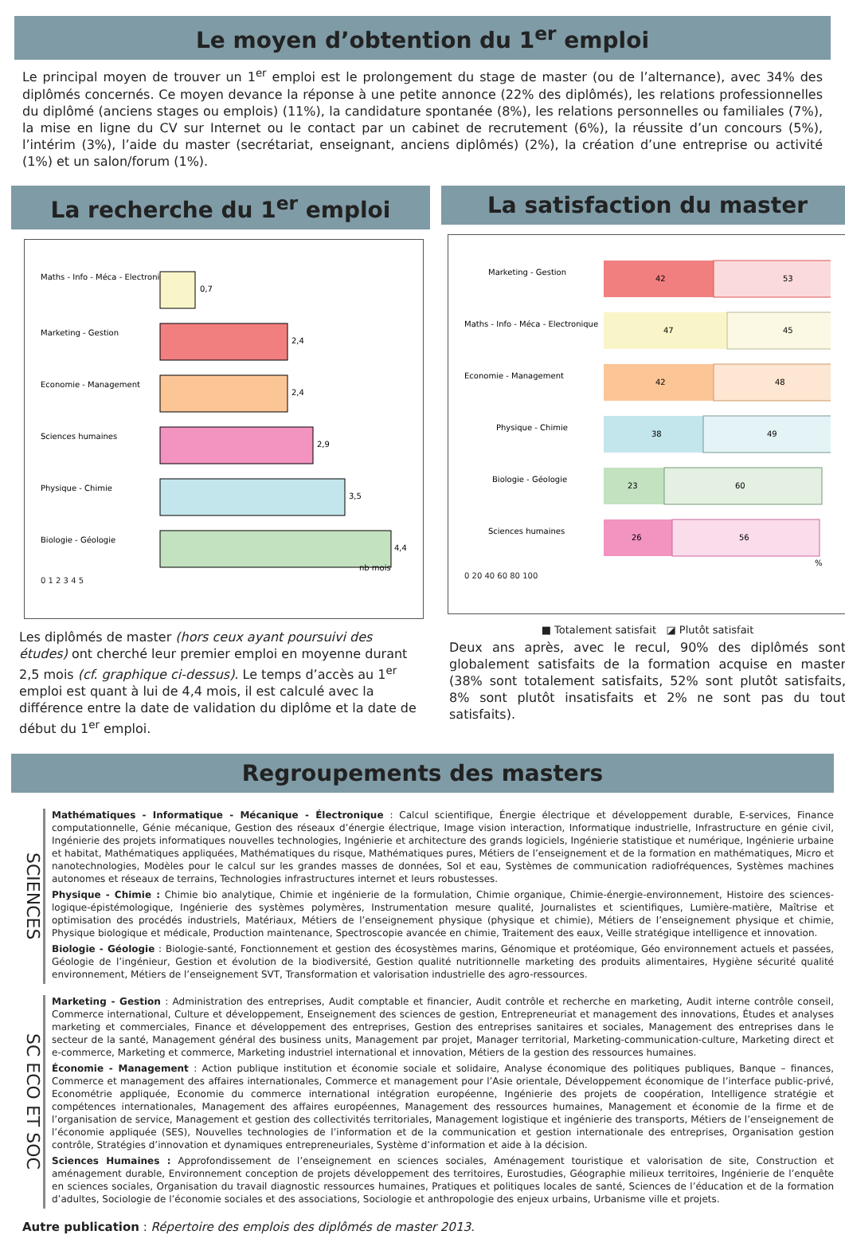Le moyen d’obtention du 1<sup>er</sup> emploi
Le principal moyen de trouver un 1<sup>er</sup> emploi est le prolongement du stage de master (ou de l’alternance), avec 34% des diplômés concernés. Ce moyen devance la réponse à une petite annonce (22% des diplômés), les relations professionnelles du diplômé (anciens stages ou emplois) (11%), la candidature spontanée (8%), les relations personnelles ou familiales (7%), la mise en ligne du CV sur Internet ou le contact par un cabinet de recrutement (6%), la réussite d’un concours (5%), l’intérim (3%), l’aide du master (secrétariat, enseignant, anciens diplômés) (2%), la création d’une entreprise ou activité (1%) et un salon/forum (1%).
La recherche du 1<sup>er</sup> emploi
Maths - Info - Méca - Electronique
0,7
Marketing - Gestion
2,4
Economie - Management
2,4
Sciences humaines
2,9
Physique - Chimie
3,5
Biologie - Géologie
4,4
nb mois
0 1 2 3 4 5
Les diplômés de master (hors ceux ayant poursuivi des études) ont cherché leur premier emploi en moyenne durant 2,5 mois (cf. graphique ci-dessus). Le temps d’accès au 1<sup>er</sup> emploi est quant à lui de 4,4 mois, il est calculé avec la différence entre la date de validation du diplôme et la date de début du 1<sup>er</sup> emploi.
La satisfaction du master
Marketing - Gestion
42
53
Maths - Info - Méca - Electronique
47
45
Economie - Management
42
48
Physique - Chimie
38
49
Biologie - Géologie
23
60
Sciences humaines
26
56
%
0 20 40 60 80 100
■ Totalement satisfait ◪ Plutôt satisfait
Deux ans après, avec le recul, 90% des diplômés sont globalement satisfaits de la formation acquise en master (38% sont totalement satisfaits, 52% sont plutôt satisfaits, 8% sont plutôt insatisfaits et 2% ne sont pas du tout satisfaits).
Regroupements des masters
SCIENCES
Mathématiques - Informatique - Mécanique - Électronique : Calcul scientifique, Énergie électrique et développement durable, E-services, Finance computationnelle, Génie mécanique, Gestion des réseaux d’énergie électrique, Image vision interaction, Informatique industrielle, Infrastructure en génie civil, Ingénierie des projets informatiques nouvelles technologies, Ingénierie et architecture des grands logiciels, Ingénierie statistique et numérique, Ingénierie urbaine et habitat, Mathématiques appliquées, Mathématiques du risque, Mathématiques pures, Métiers de l’enseignement et de la formation en mathématiques, Micro et nanotechnologies, Modèles pour le calcul sur les grandes masses de données, Sol et eau, Systèmes de communication radiofréquences, Systèmes machines autonomes et réseaux de terrains, Technologies infrastructures internet et leurs robustesses.
Physique - Chimie : Chimie bio analytique, Chimie et ingénierie de la formulation, Chimie organique, Chimie-énergie-environnement, Histoire des sciences-logique-épistémologique, Ingénierie des systèmes polymères, Instrumentation mesure qualité, Journalistes et scientifiques, Lumière-matière, Maîtrise et optimisation des procédés industriels, Matériaux, Métiers de l’enseignement physique (physique et chimie), Métiers de l’enseignement physique et chimie, Physique biologique et médicale, Production maintenance, Spectroscopie avancée en chimie, Traitement des eaux, Veille stratégique intelligence et innovation.
Biologie - Géologie : Biologie-santé, Fonctionnement et gestion des écosystèmes marins, Génomique et protéomique, Géo environnement actuels et passées, Géologie de l’ingénieur, Gestion et évolution de la biodiversité, Gestion qualité nutritionnelle marketing des produits alimentaires, Hygiène sécurité qualité environnement, Métiers de l’enseignement SVT, Transformation et valorisation industrielle des agro-ressources.
SC ECO ET SOC
Marketing - Gestion : Administration des entreprises, Audit comptable et financier, Audit contrôle et recherche en marketing, Audit interne contrôle conseil, Commerce international, Culture et développement, Enseignement des sciences de gestion, Entrepreneuriat et management des innovations, Études et analyses marketing et commerciales, Finance et développement des entreprises, Gestion des entreprises sanitaires et sociales, Management des entreprises dans le secteur de la santé, Management général des business units, Management par projet, Manager territorial, Marketing-communication-culture, Marketing direct et e-commerce, Marketing et commerce, Marketing industriel international et innovation, Métiers de la gestion des ressources humaines.
Économie - Management : Action publique institution et économie sociale et solidaire, Analyse économique des politiques publiques, Banque – finances, Commerce et management des affaires internationales, Commerce et management pour l’Asie orientale, Développement économique de l’interface public-privé, Econométrie appliquée, Economie du commerce international intégration européenne, Ingénierie des projets de coopération, Intelligence stratégie et compétences internationales, Management des affaires européennes, Management des ressources humaines, Management et économie de la firme et de l’organisation de service, Management et gestion des collectivités territoriales, Management logistique et ingénierie des transports, Métiers de l’enseignement de l’économie appliquée (SES), Nouvelles technologies de l’information et de la communication et gestion internationale des entreprises, Organisation gestion contrôle, Stratégies d’innovation et dynamiques entrepreneuriales, Système d’information et aide à la décision.
Sciences Humaines : Approfondissement de l’enseignement en sciences sociales, Aménagement touristique et valorisation de site, Construction et aménagement durable, Environnement conception de projets développement des territoires, Eurostudies, Géographie milieux territoires, Ingénierie de l’enquête en sciences sociales, Organisation du travail diagnostic ressources humaines, Pratiques et politiques locales de santé, Sciences de l’éducation et de la formation d’adultes, Sociologie de l’économie sociales et des associations, Sociologie et anthropologie des enjeux urbains, Urbanisme ville et projets.
Autre publication : Répertoire des emplois des diplômés de master 2013.